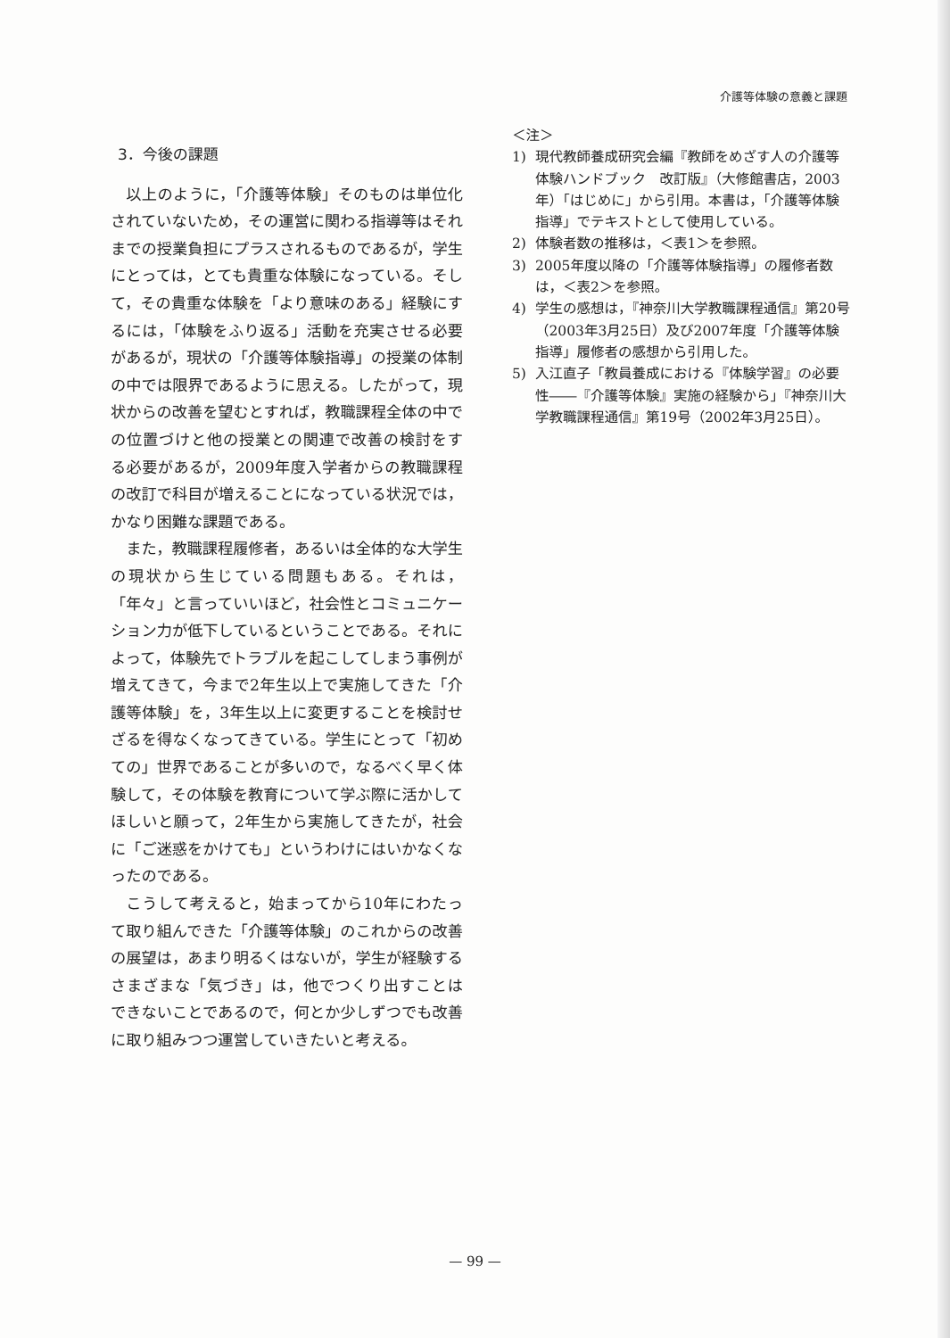介護等体験の意義と課題
3．今後の課題
以上のように，「介護等体験」そのものは単位化されていないため，その運営に関わる指導等はそれまでの授業負担にプラスされるものであるが，学生にとっては，とても貴重な体験になっている。そして，その貴重な体験を「より意味のある」経験にするには，「体験をふり返る」活動を充実させる必要があるが，現状の「介護等体験指導」の授業の体制の中では限界であるように思える。したがって，現状からの改善を望むとすれば，教職課程全体の中での位置づけと他の授業との関連で改善の検討をする必要があるが，2009年度入学者からの教職課程の改訂で科目が増えることになっている状況では，かなり困難な課題である。
また，教職課程履修者，あるいは全体的な大学生の現状から生じている問題もある。それは，「年々」と言っていいほど，社会性とコミュニケーション力が低下しているということである。それによって，体験先でトラブルを起こしてしまう事例が増えてきて，今まで2年生以上で実施してきた「介護等体験」を，3年生以上に変更することを検討せざるを得なくなってきている。学生にとって「初めての」世界であることが多いので，なるべく早く体験して，その体験を教育について学ぶ際に活かしてほしいと願って，2年生から実施してきたが，社会に「ご迷惑をかけても」というわけにはいかなくなったのである。
こうして考えると，始まってから10年にわたって取り組んできた「介護等体験」のこれからの改善の展望は，あまり明るくはないが，学生が経験するさまざまな「気づき」は，他でつくり出すことはできないことであるので，何とか少しずつでも改善に取り組みつつ運営していきたいと考える。
＜注＞
1) 現代教師養成研究会編『教師をめざす人の介護等体験ハンドブック　改訂版』（大修館書店，2003年）「はじめに」から引用。本書は，「介護等体験指導」でテキストとして使用している。
2) 体験者数の推移は，＜表1＞を参照。
3) 2005年度以降の「介護等体験指導」の履修者数は，＜表2＞を参照。
4) 学生の感想は，『神奈川大学教職課程通信』第20号（2003年3月25日）及び2007年度「介護等体験指導」履修者の感想から引用した。
5) 入江直子「教員養成における『体験学習』の必要性――『介護等体験』実施の経験から」『神奈川大学教職課程通信』第19号（2002年3月25日）。
— 99 —